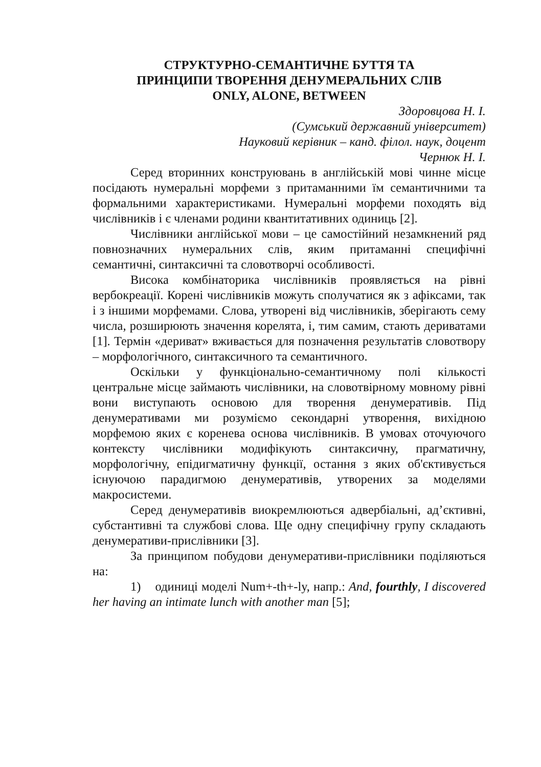СТРУКТУРНО-СЕМАНТИЧНЕ БУТТЯ ТА
ПРИНЦИПИ ТВОРЕННЯ ДЕНУМЕРАЛЬНИХ СЛІВ
ONLY, ALONE, BETWEEN
Здоровцова Н. І.
(Сумський державний університет)
Науковий керівник – канд. філол. наук, доцент
Чернюк Н. І.
Серед вторинних конструювань в англійській мові чинне місце посідають нумеральні морфеми з притаманними їм семантичними та формальними характеристиками. Нумеральні морфеми походять від числівників і є членами родини квантитативних одиниць [2].
Числівники англійської мови – це самостійний незамкнений ряд повнозначних нумеральних слів, яким притаманні специфічні семантичні, синтаксичні та словотворчі особливості.
Висока комбінаторика числівників проявляється на рівні вербокреації. Корені числівників можуть сполучатися як з афіксами, так і з іншими морфемами. Слова, утворені від числівників, зберігають сему числа, розширюють значення корелята, і, тим самим, стають дериватами [1]. Термін «дериват» вживається для позначення результатів словотвору – морфологічного, синтаксичного та семантичного.
Оскільки у функціонально-семантичному полі кількості центральне місце займають числівники, на словотвірному мовному рівні вони виступають основою для творення денумеративів. Під денумеративами ми розуміємо секондарні утворення, вихідною морфемою яких є коренева основа числівників. В умовах оточуючого контексту числівники модифікують синтаксичну, прагматичну, морфологічну, епідигматичну функції, остання з яких об'єктивується існуючою парадигмою денумеративів, утворених за моделями макросистеми.
Серед денумеративів виокремлюються адвербіальні, ад’єктивні, субстантивні та службові слова. Ще одну специфічну групу складають денумеративи-прислівники [3].
За принципом побудови денумеративи-прислівники поділяються на:
1) одиниці моделі Num+-th+-ly, напр.: And, fourthly, I discovered her having an intimate lunch with another man [5];